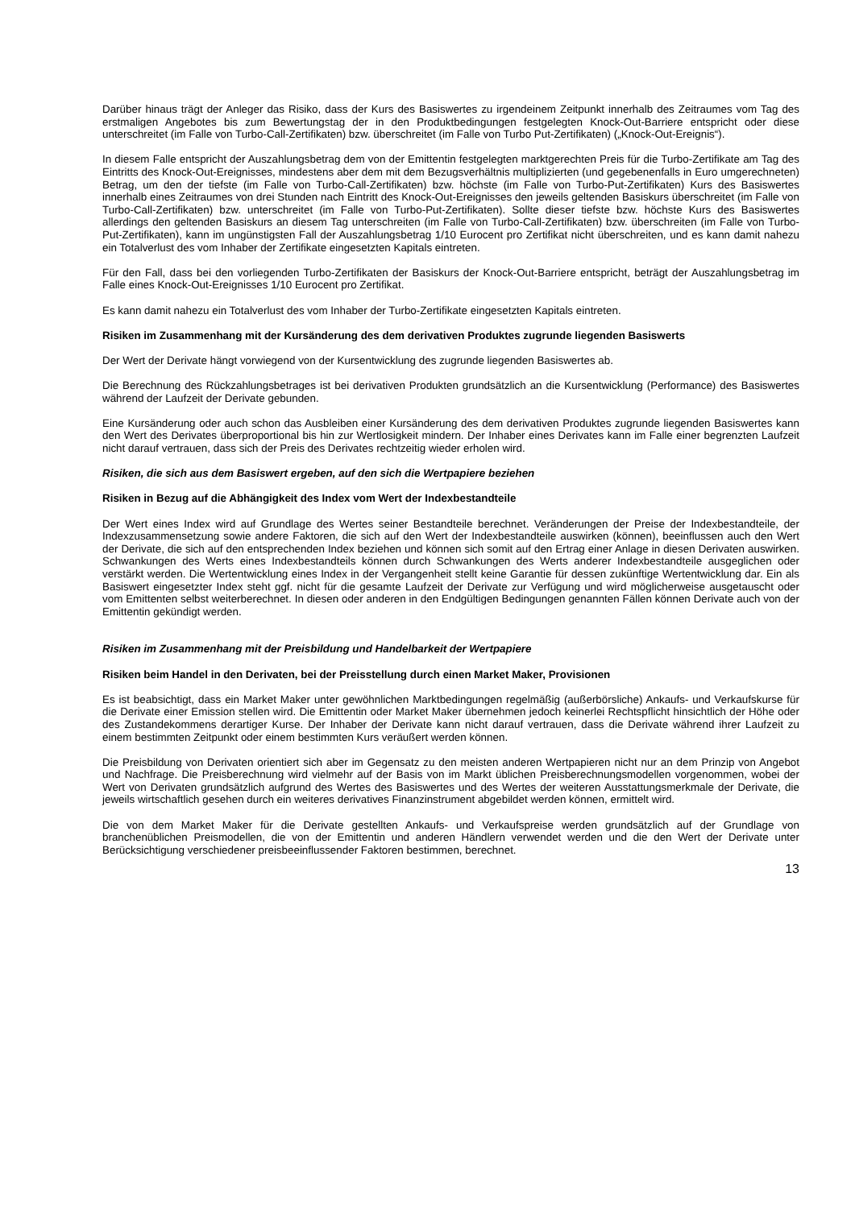Darüber hinaus trägt der Anleger das Risiko, dass der Kurs des Basiswertes zu irgendeinem Zeitpunkt innerhalb des Zeitraumes vom Tag des erstmaligen Angebotes bis zum Bewertungstag der in den Produktbedingungen festgelegten Knock-Out-Barriere entspricht oder diese unterschreitet (im Falle von Turbo-Call-Zertifikaten) bzw. überschreitet (im Falle von Turbo Put-Zertifikaten) („Knock-Out-Ereignis“).
In diesem Falle entspricht der Auszahlungsbetrag dem von der Emittentin festgelegten marktgerechten Preis für die Turbo-Zertifikate am Tag des Eintritts des Knock-Out-Ereignisses, mindestens aber dem mit dem Bezugsverhältnis multiplizierten (und gegebenenfalls in Euro umgerechneten) Betrag, um den der tiefste (im Falle von Turbo-Call-Zertifikaten) bzw. höchste (im Falle von Turbo-Put-Zertifikaten) Kurs des Basiswertes innerhalb eines Zeitraumes von drei Stunden nach Eintritt des Knock-Out-Ereignisses den jeweils geltenden Basiskurs überschreitet (im Falle von Turbo-Call-Zertifikaten) bzw. unterschreitet (im Falle von Turbo-Put-Zertifikaten). Sollte dieser tiefste bzw. höchste Kurs des Basiswertes allerdings den geltenden Basiskurs an diesem Tag unterschreiten (im Falle von Turbo-Call-Zertifikaten) bzw. überschreiten (im Falle von Turbo-Put-Zertifikaten), kann im ungünstigsten Fall der Auszahlungsbetrag 1/10 Eurocent pro Zertifikat nicht überschreiten, und es kann damit nahezu ein Totalverlust des vom Inhaber der Zertifikate eingesetzten Kapitals eintreten.
Für den Fall, dass bei den vorliegenden Turbo-Zertifikaten der Basiskurs der Knock-Out-Barriere entspricht, beträgt der Auszahlungsbetrag im Falle eines Knock-Out-Ereignisses 1/10 Eurocent pro Zertifikat.
Es kann damit nahezu ein Totalverlust des vom Inhaber der Turbo-Zertifikate eingesetzten Kapitals eintreten.
Risiken im Zusammenhang mit der Kursänderung des dem derivativen Produktes zugrunde liegenden Basiswerts
Der Wert der Derivate hängt vorwiegend von der Kursentwicklung des zugrunde liegenden Basiswertes ab.
Die Berechnung des Rückzahlungsbetrages ist bei derivativen Produkten grundsätzlich an die Kursentwicklung (Performance) des Basiswertes während der Laufzeit der Derivate gebunden.
Eine Kursänderung oder auch schon das Ausbleiben einer Kursänderung des dem derivativen Produktes zugrunde liegenden Basiswertes kann den Wert des Derivates überproportional bis hin zur Wertlosigkeit mindern. Der Inhaber eines Derivates kann im Falle einer begrenzten Laufzeit nicht darauf vertrauen, dass sich der Preis des Derivates rechtzeitig wieder erholen wird.
Risiken, die sich aus dem Basiswert ergeben, auf den sich die Wertpapiere beziehen
Risiken in Bezug auf die Abhängigkeit des Index vom Wert der Indexbestandteile
Der Wert eines Index wird auf Grundlage des Wertes seiner Bestandteile berechnet. Veränderungen der Preise der Indexbestandteile, der Indexzusammensetzung sowie andere Faktoren, die sich auf den Wert der Indexbestandteile auswirken (können), beeinflussen auch den Wert der Derivate, die sich auf den entsprechenden Index beziehen und können sich somit auf den Ertrag einer Anlage in diesen Derivaten auswirken. Schwankungen des Werts eines Indexbestandteils können durch Schwankungen des Werts anderer Indexbestandteile ausgeglichen oder verstärkt werden. Die Wertentwicklung eines Index in der Vergangenheit stellt keine Garantie für dessen zukünftige Wertentwicklung dar. Ein als Basiswert eingesetzter Index steht ggf. nicht für die gesamte Laufzeit der Derivate zur Verfügung und wird möglicherweise ausgetauscht oder vom Emittenten selbst weiterberechnet. In diesen oder anderen in den Endgültigen Bedingungen genannten Fällen können Derivate auch von der Emittentin gekündigt werden.
Risiken im Zusammenhang mit der Preisbildung und Handelbarkeit der Wertpapiere
Risiken beim Handel in den Derivaten, bei der Preisstellung durch einen Market Maker, Provisionen
Es ist beabsichtigt, dass ein Market Maker unter gewöhnlichen Marktbedingungen regelmäßig (außerbörsliche) Ankaufs- und Verkaufskurse für die Derivate einer Emission stellen wird. Die Emittentin oder Market Maker übernehmen jedoch keinerlei Rechtspflicht hinsichtlich der Höhe oder des Zustandekommens derartiger Kurse. Der Inhaber der Derivate kann nicht darauf vertrauen, dass die Derivate während ihrer Laufzeit zu einem bestimmten Zeitpunkt oder einem bestimmten Kurs veräußert werden können.
Die Preisbildung von Derivaten orientiert sich aber im Gegensatz zu den meisten anderen Wertpapieren nicht nur an dem Prinzip von Angebot und Nachfrage. Die Preisberechnung wird vielmehr auf der Basis von im Markt üblichen Preisberechnungsmodellen vorgenommen, wobei der Wert von Derivaten grundsätzlich aufgrund des Wertes des Basiswertes und des Wertes der weiteren Ausstattungsmerkmale der Derivate, die jeweils wirtschaftlich gesehen durch ein weiteres derivatives Finanzinstrument abgebildet werden können, ermittelt wird.
Die von dem Market Maker für die Derivate gestellten Ankaufs- und Verkaufspreise werden grundsätzlich auf der Grundlage von branchenüblichen Preismodellen, die von der Emittentin und anderen Händlern verwendet werden und die den Wert der Derivate unter Berücksichtigung verschiedener preisbeeinflussender Faktoren bestimmen, berechnet.
13